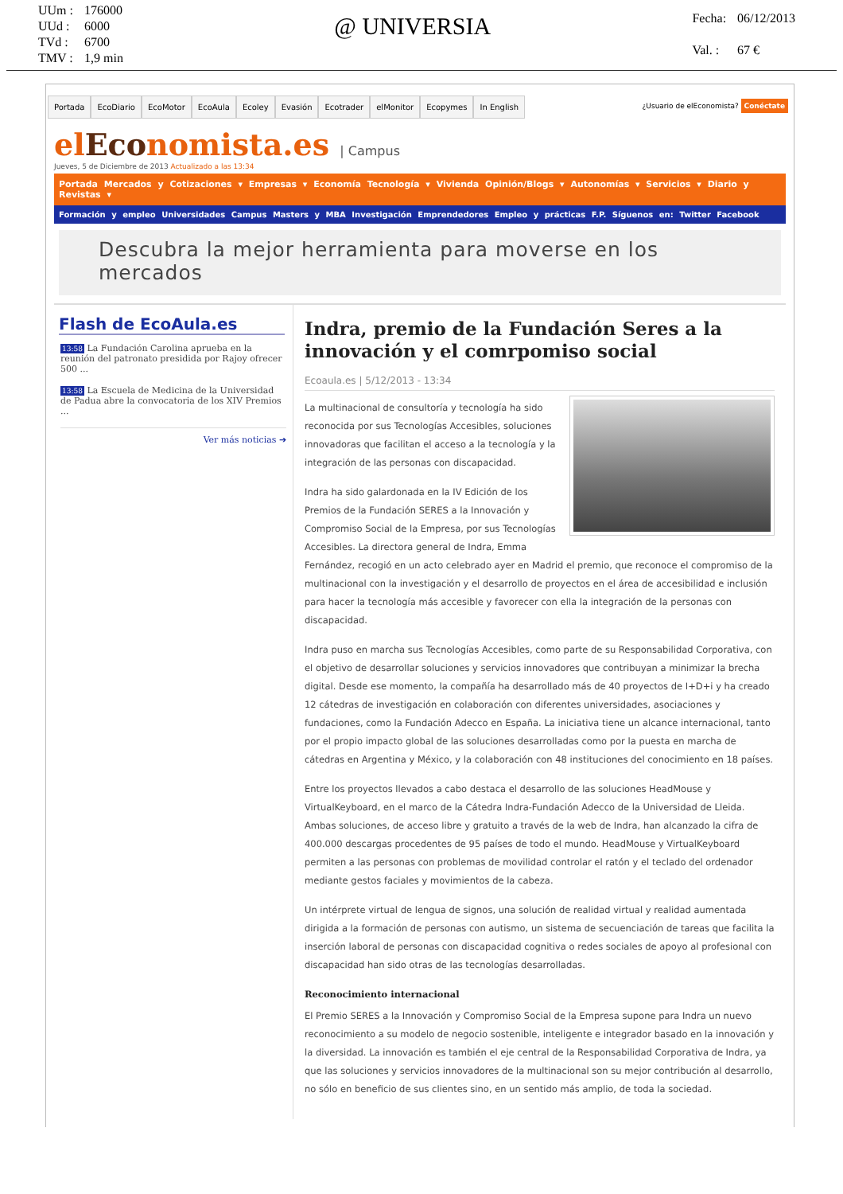| UUm : | 176000 |
| UUd : | 6000 |
| TVd : | 6700 |
| TMV : | 1,9 min |
@ UNIVERSIA
| Fecha: | 06/12/2013 |
| Val. : | 67 € |
Portada EcoDiario EcoMotor EcoAula Ecoley Evasión Ecotrader elMonitor Ecopymes In English ¿Usuario de elEconomista? Conéctate
elEconomista.es | Campus
Jueves, 5 de Diciembre de 2013 Actualizado a las 13:34
Portada Mercados y Cotizaciones ▾ Empresas ▾ Economía Tecnología ▾ Vivienda Opinión/Blogs ▾ Autonomías ▾ Servicios ▾ Diario y Revistas ▾
Formación y empleo Universidades Campus Masters y MBA Investigación Emprendedores Empleo y prácticas F.P. Síguenos en: Twitter Facebook
Descubra la mejor herramienta para moverse en los mercados
Flash de EcoAula.es
13:58 La Fundación Carolina aprueba en la reunión del patronato presidida por Rajoy ofrecer 500 ...
13:58 La Escuela de Medicina de la Universidad de Padua abre la convocatoria de los XIV Premios ...
Ver más noticias ➔
Indra, premio de la Fundación Seres a la innovación y el comrpomiso social
Ecoaula.es | 5/12/2013 - 13:34
La multinacional de consultoría y tecnología ha sido reconocida por sus Tecnologías Accesibles, soluciones innovadoras que facilitan el acceso a la tecnología y la integración de las personas con discapacidad.
Indra ha sido galardonada en la IV Edición de los Premios de la Fundación SERES a la Innovación y Compromiso Social de la Empresa, por sus Tecnologías Accesibles. La directora general de Indra, Emma Fernández, recogió en un acto celebrado ayer en Madrid el premio, que reconoce el compromiso de la multinacional con la investigación y el desarrollo de proyectos en el área de accesibilidad e inclusión para hacer la tecnología más accesible y favorecer con ella la integración de la personas con discapacidad.
Indra puso en marcha sus Tecnologías Accesibles, como parte de su Responsabilidad Corporativa, con el objetivo de desarrollar soluciones y servicios innovadores que contribuyan a minimizar la brecha digital. Desde ese momento, la compañía ha desarrollado más de 40 proyectos de I+D+i y ha creado 12 cátedras de investigación en colaboración con diferentes universidades, asociaciones y fundaciones, como la Fundación Adecco en España. La iniciativa tiene un alcance internacional, tanto por el propio impacto global de las soluciones desarrolladas como por la puesta en marcha de cátedras en Argentina y México, y la colaboración con 48 instituciones del conocimiento en 18 países.
Entre los proyectos llevados a cabo destaca el desarrollo de las soluciones HeadMouse y VirtualKeyboard, en el marco de la Cátedra Indra-Fundación Adecco de la Universidad de Lleida. Ambas soluciones, de acceso libre y gratuito a través de la web de Indra, han alcanzado la cifra de 400.000 descargas procedentes de 95 países de todo el mundo. HeadMouse y VirtualKeyboard permiten a las personas con problemas de movilidad controlar el ratón y el teclado del ordenador mediante gestos faciales y movimientos de la cabeza.
Un intérprete virtual de lengua de signos, una solución de realidad virtual y realidad aumentada dirigida a la formación de personas con autismo, un sistema de secuenciación de tareas que facilita la inserción laboral de personas con discapacidad cognitiva o redes sociales de apoyo al profesional con discapacidad han sido otras de las tecnologías desarrolladas.
Reconocimiento internacional
El Premio SERES a la Innovación y Compromiso Social de la Empresa supone para Indra un nuevo reconocimiento a su modelo de negocio sostenible, inteligente e integrador basado en la innovación y la diversidad. La innovación es también el eje central de la Responsabilidad Corporativa de Indra, ya que las soluciones y servicios innovadores de la multinacional son su mejor contribución al desarrollo, no sólo en beneficio de sus clientes sino, en un sentido más amplio, de toda la sociedad.